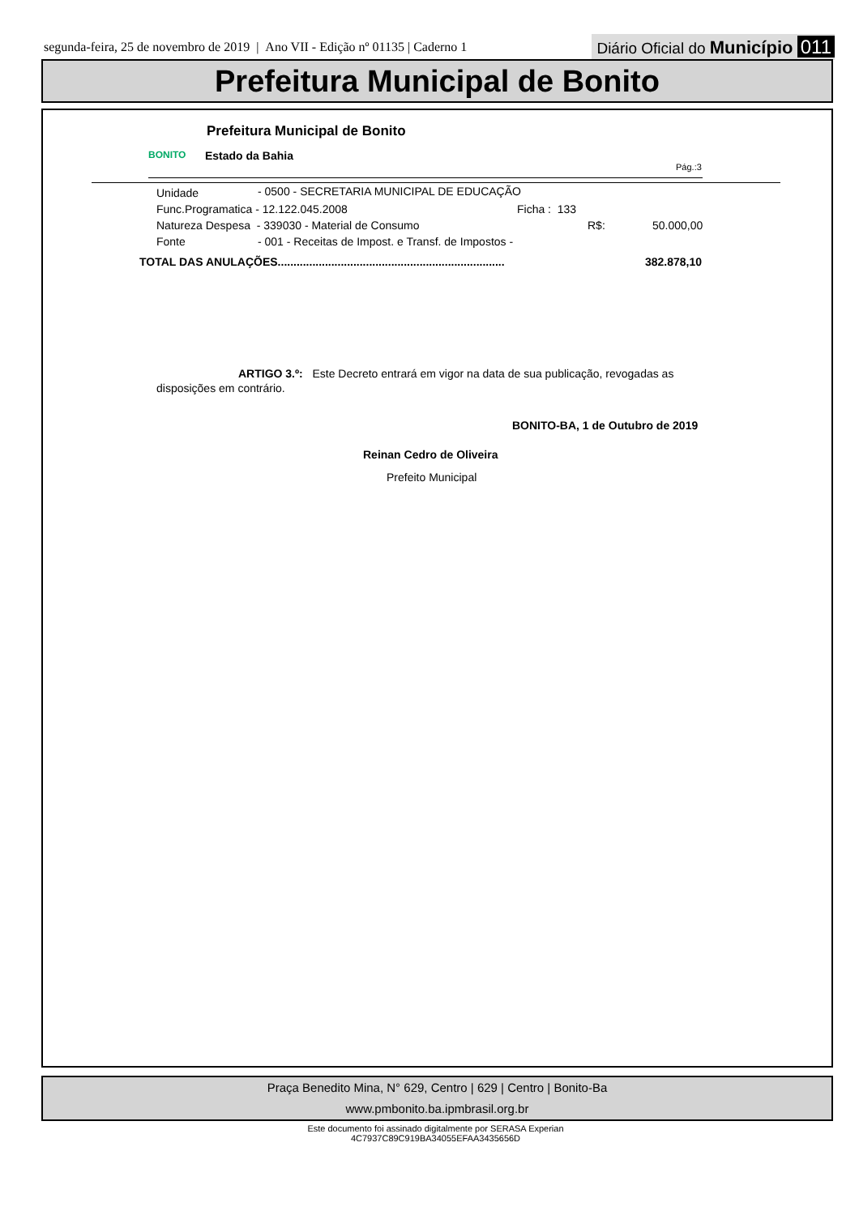segunda-feira, 25 de novembro de 2019 | Ano VII - Edição nº 01135 | Caderno 1
Diário Oficial do Município 011
Prefeitura Municipal de Bonito
BONITO
Prefeitura Municipal de Bonito
Estado da Bahia
Pág.:3
Unidade - 0500 - SECRETARIA MUNICIPAL DE EDUCAÇÃO
Func.Programatica - 12.122.045.2008 Ficha : 133
Natureza Despesa - 339030 - Material de Consumo R$: 50.000,00
Fonte - 001 - Receitas de Impost. e Transf. de Impostos -
TOTAL DAS ANULAÇÕES........................................................................ 382.878,10
ARTIGO 3.º: Este Decreto entrará em vigor na data de sua publicação, revogadas as disposições em contrário.
BONITO-BA, 1 de Outubro de 2019
Reinan Cedro de Oliveira
Prefeito Municipal
Praça Benedito Mina, N° 629, Centro | 629 | Centro | Bonito-Ba
www.pmbonito.ba.ipmbrasil.org.br
Este documento foi assinado digitalmente por SERASA Experian
4C7937C89C919BA34055EFAA3435656D